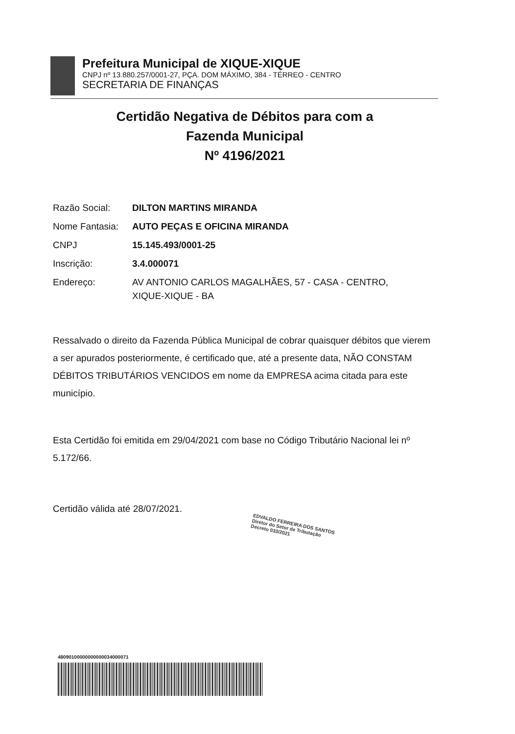Prefeitura Municipal de XIQUE-XIQUE
CNPJ nº 13.880.257/0001-27, PÇA. DOM MÁXIMO, 384 - TÉRREO - CENTRO
SECRETARIA DE FINANÇAS
Certidão Negativa de Débitos para com a
Fazenda Municipal
Nº 4196/2021
| Razão Social: | DILTON MARTINS MIRANDA |
| Nome Fantasia: | AUTO PEÇAS E OFICINA MIRANDA |
| CNPJ | 15.145.493/0001-25 |
| Inscrição: | 3.4.000071 |
| Endereço: | AV ANTONIO CARLOS MAGALHÃES, 57 - CASA - CENTRO, XIQUE-XIQUE - BA |
Ressalvado o direito da Fazenda Pública Municipal de cobrar quaisquer débitos que vierem a ser apurados posteriormente, é certificado que, até a presente data, NÃO CONSTAM DÉBITOS TRIBUTÁRIOS VENCIDOS em nome da EMPRESA acima citada para este município.
Esta Certidão foi emitida em 29/04/2021 com base no Código Tributário Nacional lei nº 5.172/66.
Certidão válida até 28/07/2021.
EDVALDO FERREIRA DOS SANTOS
Diretor do Setor de Tributação
Decreto 033/2021
48090100000000000034000071